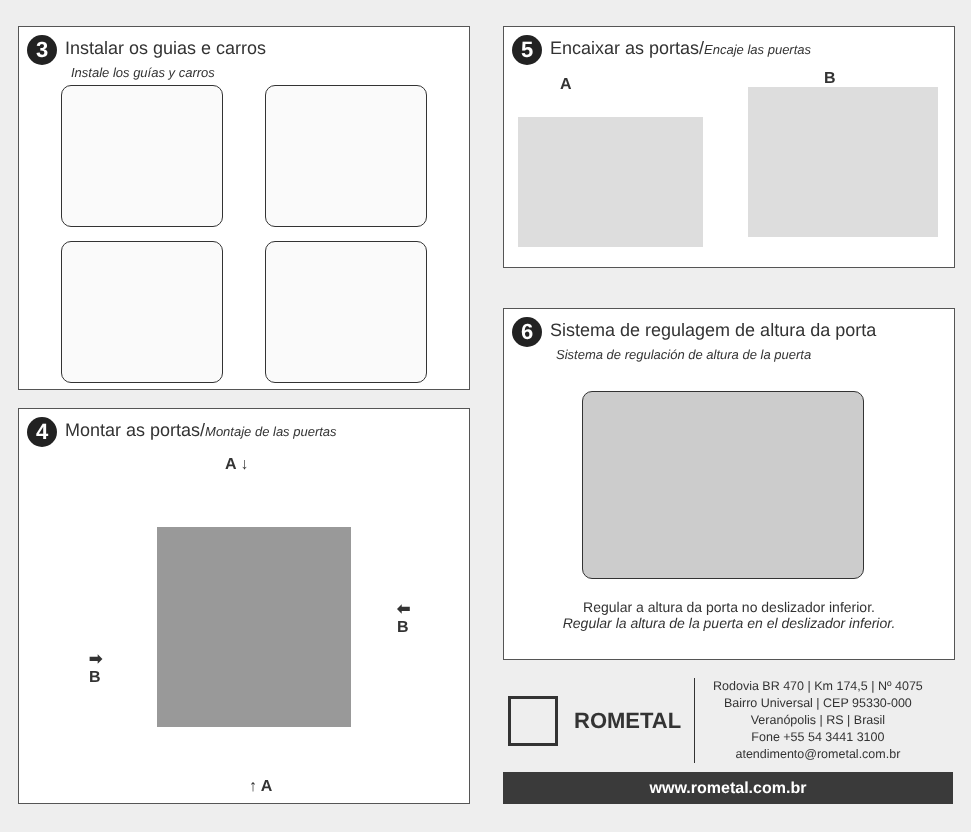3 Instalar os guias e carros
Instale los guías y carros
4 Montar as portas/Montaje de las puertas
A ↓
➡
B
⬅
B
↑ A
5 Encaixar as portas/Encaje las puertas
A B
6 Sistema de regulagem de altura da porta
Sistema de regulación de altura de la puerta
Regular a altura da porta no deslizador inferior.
Regular la altura de la puerta en el deslizador inferior.
ROMETAL
Rodovia BR 470 | Km 174,5 | Nº 4075
Bairro Universal | CEP 95330-000
Veranópolis | RS | Brasil
Fone +55 54 3441 3100
atendimento@rometal.com.br
www.rometal.com.br